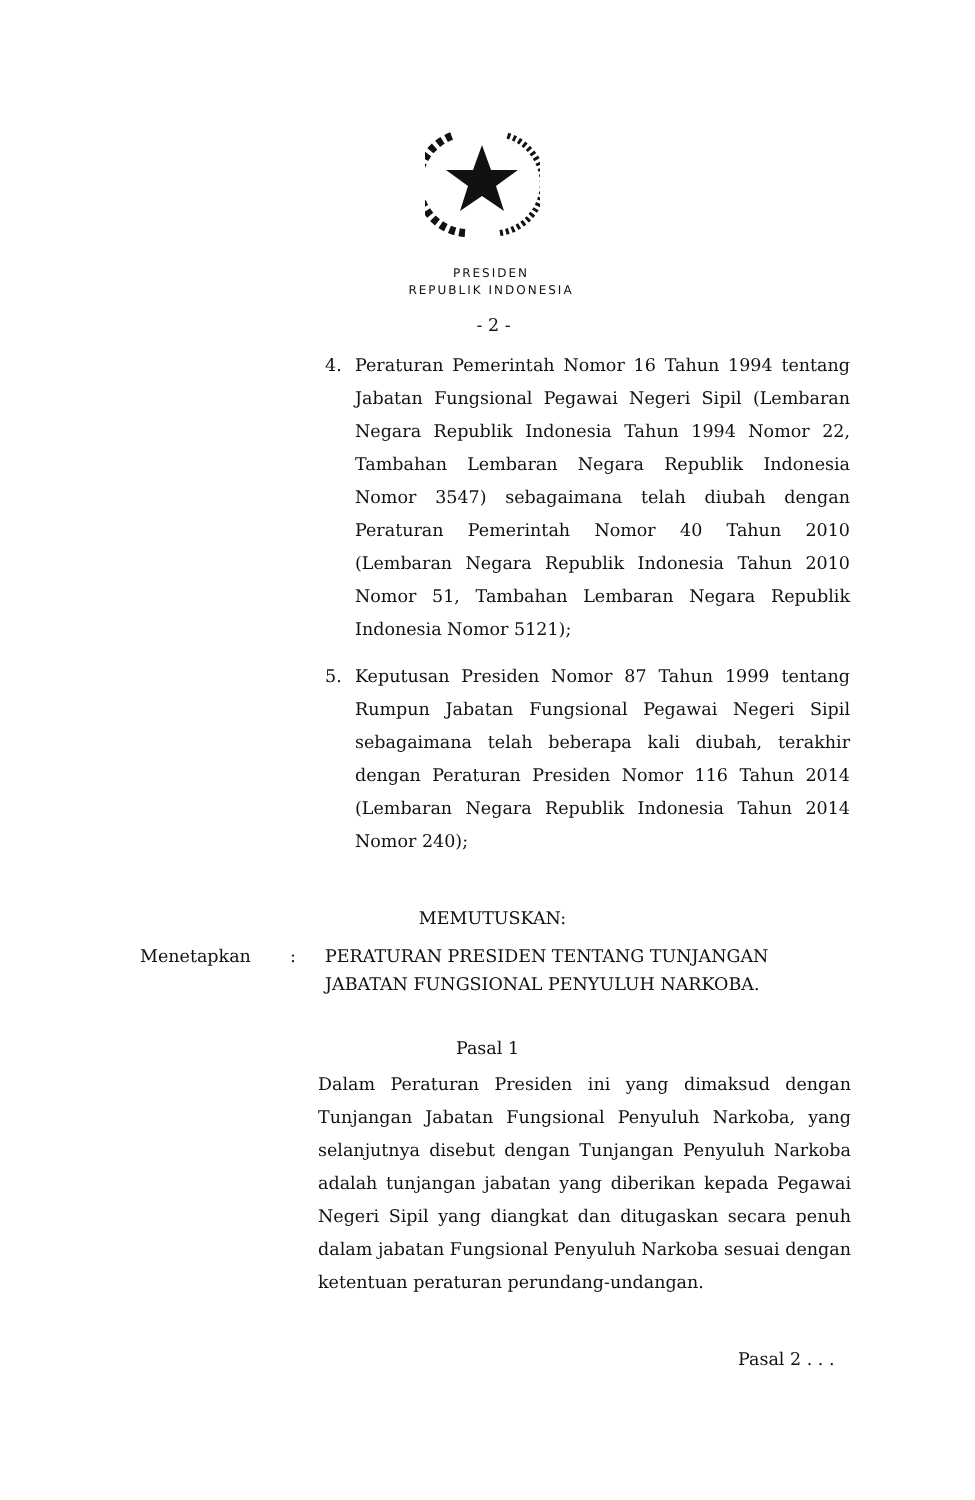PRESIDEN
REPUBLIK INDONESIA
- 2 -
4. Peraturan Pemerintah Nomor 16 Tahun 1994 tentang Jabatan Fungsional Pegawai Negeri Sipil (Lembaran Negara Republik Indonesia Tahun 1994 Nomor 22, Tambahan Lembaran Negara Republik Indonesia Nomor 3547) sebagaimana telah diubah dengan Peraturan Pemerintah Nomor 40 Tahun 2010 (Lembaran Negara Republik Indonesia Tahun 2010 Nomor 51, Tambahan Lembaran Negara Republik Indonesia Nomor 5121);
5. Keputusan Presiden Nomor 87 Tahun 1999 tentang Rumpun Jabatan Fungsional Pegawai Negeri Sipil sebagaimana telah beberapa kali diubah, terakhir dengan Peraturan Presiden Nomor 116 Tahun 2014 (Lembaran Negara Republik Indonesia Tahun 2014 Nomor 240);
MEMUTUSKAN:
Menetapkan: PERATURAN PRESIDEN TENTANG TUNJANGAN JABATAN FUNGSIONAL PENYULUH NARKOBA.
Pasal 1
Dalam Peraturan Presiden ini yang dimaksud dengan Tunjangan Jabatan Fungsional Penyuluh Narkoba, yang selanjutnya disebut dengan Tunjangan Penyuluh Narkoba adalah tunjangan jabatan yang diberikan kepada Pegawai Negeri Sipil yang diangkat dan ditugaskan secara penuh dalam jabatan Fungsional Penyuluh Narkoba sesuai dengan ketentuan peraturan perundang-undangan.
Pasal 2 . . .